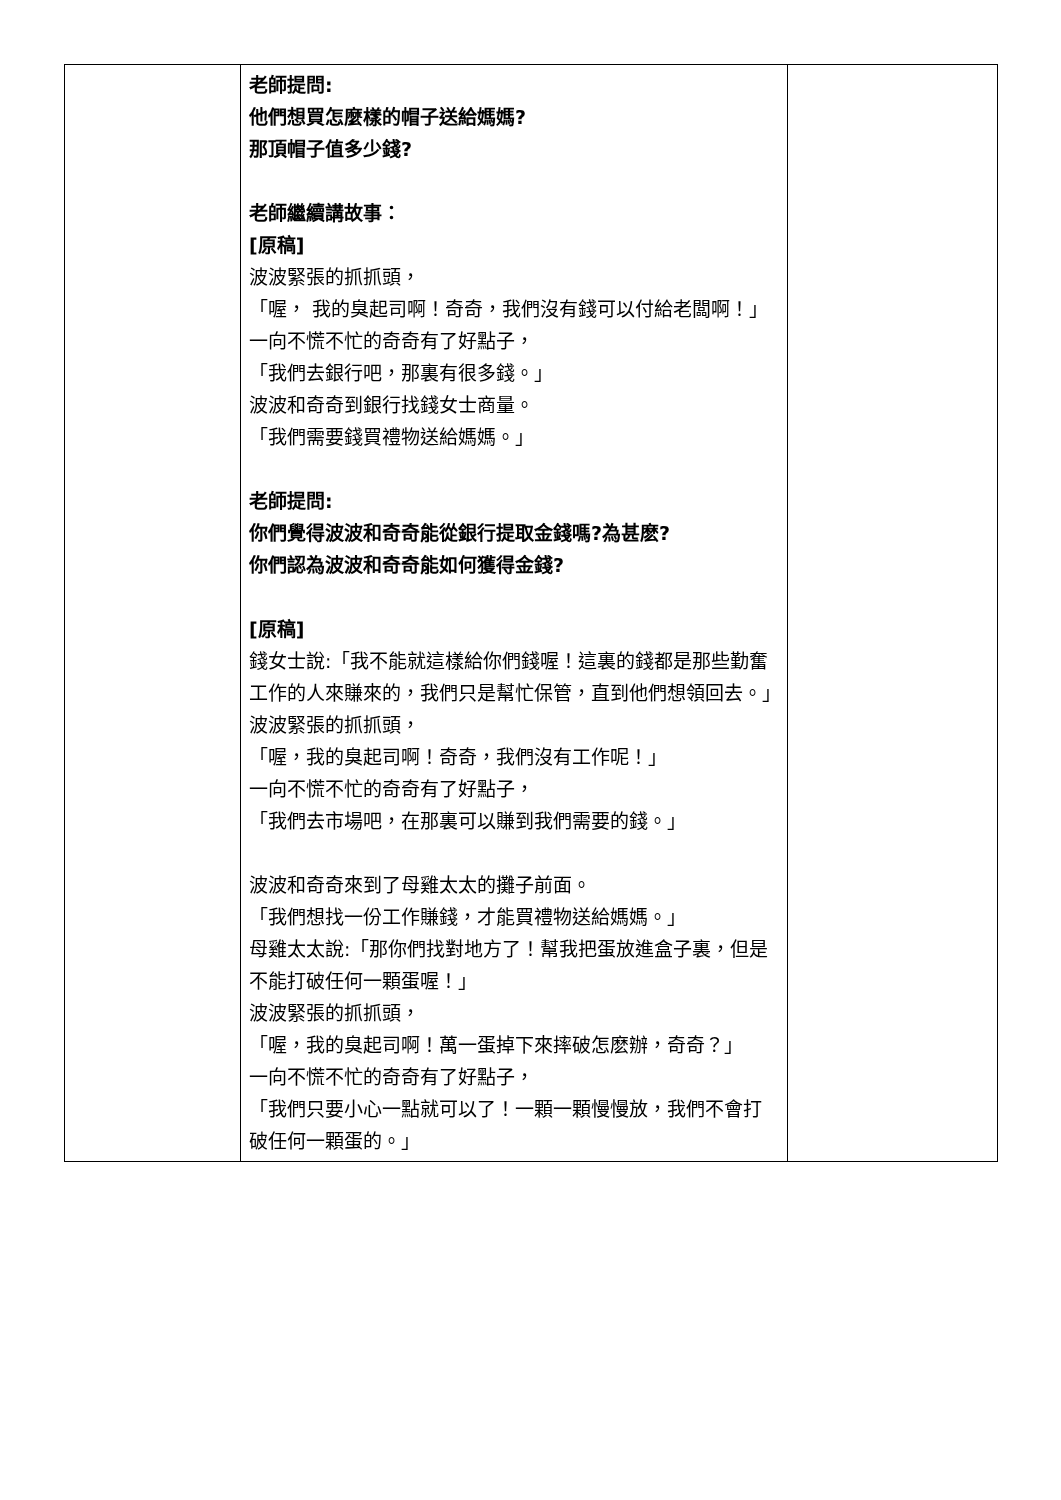| | 老師提問: 他們想買怎麼樣的帽子送給媽媽? 那頂帽子值多少錢? 老師繼續講故事： [原稿] 波波緊張的抓抓頭， 「喔， 我的臭起司啊！奇奇，我們沒有錢可以付給老闆啊！」 一向不慌不忙的奇奇有了好點子， 「我們去銀行吧，那裏有很多錢。」 波波和奇奇到銀行找錢女士商量。 「我們需要錢買禮物送給媽媽。」 老師提問: 你們覺得波波和奇奇能從銀行提取金錢嗎?為甚麽? 你們認為波波和奇奇能如何獲得金錢? [原稿] 錢女士說:「我不能就這樣給你們錢喔！這裏的錢都是那些勤奮工作的人來賺來的，我們只是幫忙保管，直到他們想領回去。」 波波緊張的抓抓頭， 「喔，我的臭起司啊！奇奇，我們沒有工作呢！」 一向不慌不忙的奇奇有了好點子， 「我們去市場吧，在那裏可以賺到我們需要的錢。」 波波和奇奇來到了母雞太太的攤子前面。 「我們想找一份工作賺錢，才能買禮物送給媽媽。」 母雞太太說:「那你們找對地方了！幫我把蛋放進盒子裏，但是不能打破任何一顆蛋喔！」 波波緊張的抓抓頭， 「喔，我的臭起司啊！萬一蛋掉下來摔破怎麽辦，奇奇？」 一向不慌不忙的奇奇有了好點子， 「我們只要小心一點就可以了！一顆一顆慢慢放，我們不會打破任何一顆蛋的。」 | |